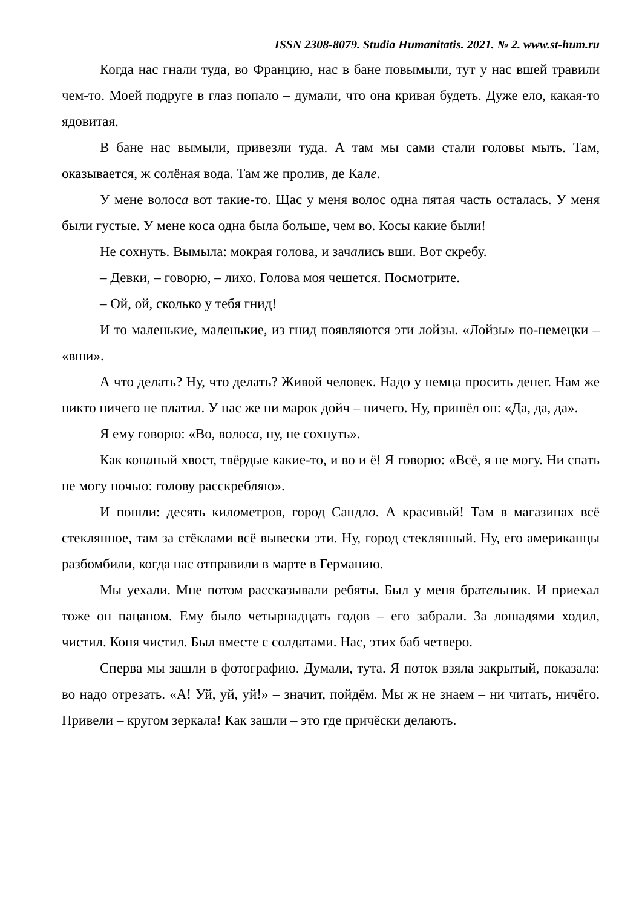ISSN 2308-8079. Studia Humanitatis. 2021. № 2. www.st-hum.ru
Когда нас гнали туда, во Францию, нас в бане повымыли, тут у нас вшей травили чем-то. Моей подруге в глаз попало – думали, что она кривая будеть. Дуже ело, какая-то ядовитая.
В бане нас вымыли, привезли туда. А там мы сами стали головы мыть. Там, оказывается, ж солёная вода. Там же пролив, де Кале.
У мене волоса вот такие-то. Щас у меня волос одна пятая часть осталась. У меня были густые. У мене коса одна была больше, чем во. Косы какие были!
Не сохнуть. Вымыла: мокрая голова, и зачались вши. Вот скребу.
– Девки, – говорю, – лихо. Голова моя чешется. Посмотрите.
– Ой, ой, сколько у тебя гнид!
И то маленькие, маленькие, из гнид появляются эти лойзы. «Лойзы» по-немецки – «вши».
А что делать? Ну, что делать? Живой человек. Надо у немца просить денег. Нам же никто ничего не платил. У нас же ни марок дойч – ничего. Ну, пришёл он: «Да, да, да».
Я ему говорю: «Во, волоса, ну, не сохнуть».
Как кониный хвост, твёрдые какие-то, и во и ё! Я говорю: «Всё, я не могу. Ни спать не могу ночью: голову расскребляю».
И пошли: десять километров, город Сандло. А красивый! Там в магазинах всё стеклянное, там за стёклами всё вывески эти. Ну, город стеклянный. Ну, его американцы разбомбили, когда нас отправили в марте в Германию.
Мы уехали. Мне потом рассказывали ребяты. Был у меня брательник. И приехал тоже он пацаном. Ему было четырнадцать годов – его забрали. За лошадями ходил, чистил. Коня чистил. Был вместе с солдатами. Нас, этих баб четверо.
Сперва мы зашли в фотографию. Думали, тута. Я поток взяла закрытый, показала: во надо отрезать. «А! Уй, уй, уй!» – значит, пойдём. Мы ж не знаем – ни читать, ничёго. Привели – кругом зеркала! Как зашли – это где причёски делають.